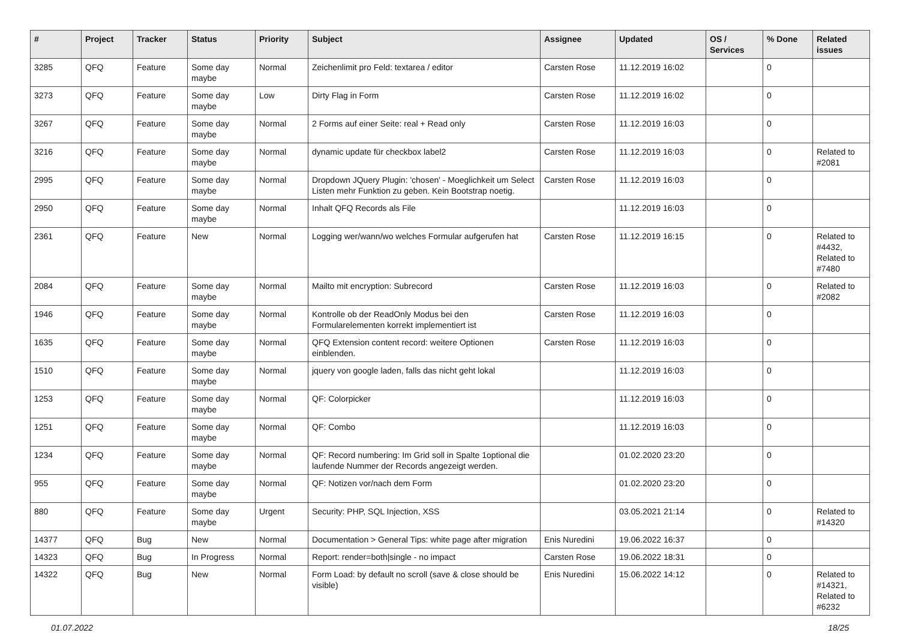| # | Project | Tracker | Status | Priority | Subject | Assignee | Updated | OS / Services | % Done | Related issues |
| --- | --- | --- | --- | --- | --- | --- | --- | --- | --- | --- |
| 3285 | QFQ | Feature | Some day maybe | Normal | Zeichenlimit pro Feld: textarea / editor | Carsten Rose | 11.12.2019 16:02 | | 0 | |
| 3273 | QFQ | Feature | Some day maybe | Low | Dirty Flag in Form | Carsten Rose | 11.12.2019 16:02 | | 0 | |
| 3267 | QFQ | Feature | Some day maybe | Normal | 2 Forms auf einer Seite: real + Read only | Carsten Rose | 11.12.2019 16:03 | | 0 | |
| 3216 | QFQ | Feature | Some day maybe | Normal | dynamic update für checkbox label2 | Carsten Rose | 11.12.2019 16:03 | | 0 | Related to #2081 |
| 2995 | QFQ | Feature | Some day maybe | Normal | Dropdown JQuery Plugin: 'chosen' - Moeglichkeit um Select Listen mehr Funktion zu geben. Kein Bootstrap noetig. | Carsten Rose | 11.12.2019 16:03 | | 0 | |
| 2950 | QFQ | Feature | Some day maybe | Normal | Inhalt QFQ Records als File | | 11.12.2019 16:03 | | 0 | |
| 2361 | QFQ | Feature | New | Normal | Logging wer/wann/wo welches Formular aufgerufen hat | Carsten Rose | 11.12.2019 16:15 | | 0 | Related to #4432, Related to #7480 |
| 2084 | QFQ | Feature | Some day maybe | Normal | Mailto mit encryption: Subrecord | Carsten Rose | 11.12.2019 16:03 | | 0 | Related to #2082 |
| 1946 | QFQ | Feature | Some day maybe | Normal | Kontrolle ob der ReadOnly Modus bei den Formularelementen korrekt implementiert ist | Carsten Rose | 11.12.2019 16:03 | | 0 | |
| 1635 | QFQ | Feature | Some day maybe | Normal | QFQ Extension content record: weitere Optionen einblenden. | Carsten Rose | 11.12.2019 16:03 | | 0 | |
| 1510 | QFQ | Feature | Some day maybe | Normal | jquery von google laden, falls das nicht geht lokal | | 11.12.2019 16:03 | | 0 | |
| 1253 | QFQ | Feature | Some day maybe | Normal | QF: Colorpicker | | 11.12.2019 16:03 | | 0 | |
| 1251 | QFQ | Feature | Some day maybe | Normal | QF: Combo | | 11.12.2019 16:03 | | 0 | |
| 1234 | QFQ | Feature | Some day maybe | Normal | QF: Record numbering: Im Grid soll in Spalte 1optional die laufende Nummer der Records angezeigt werden. | | 01.02.2020 23:20 | | 0 | |
| 955 | QFQ | Feature | Some day maybe | Normal | QF: Notizen vor/nach dem Form | | 01.02.2020 23:20 | | 0 | |
| 880 | QFQ | Feature | Some day maybe | Urgent | Security: PHP, SQL Injection, XSS | | 03.05.2021 21:14 | | 0 | Related to #14320 |
| 14377 | QFQ | Bug | New | Normal | Documentation > General Tips: white page after migration | Enis Nuredini | 19.06.2022 16:37 | | 0 | |
| 14323 | QFQ | Bug | In Progress | Normal | Report: render=both/single - no impact | Carsten Rose | 19.06.2022 18:31 | | 0 | |
| 14322 | QFQ | Bug | New | Normal | Form Load: by default no scroll (save & close should be visible) | Enis Nuredini | 15.06.2022 14:12 | | 0 | Related to #14321, Related to #6232 |
01.07.2022 18/25